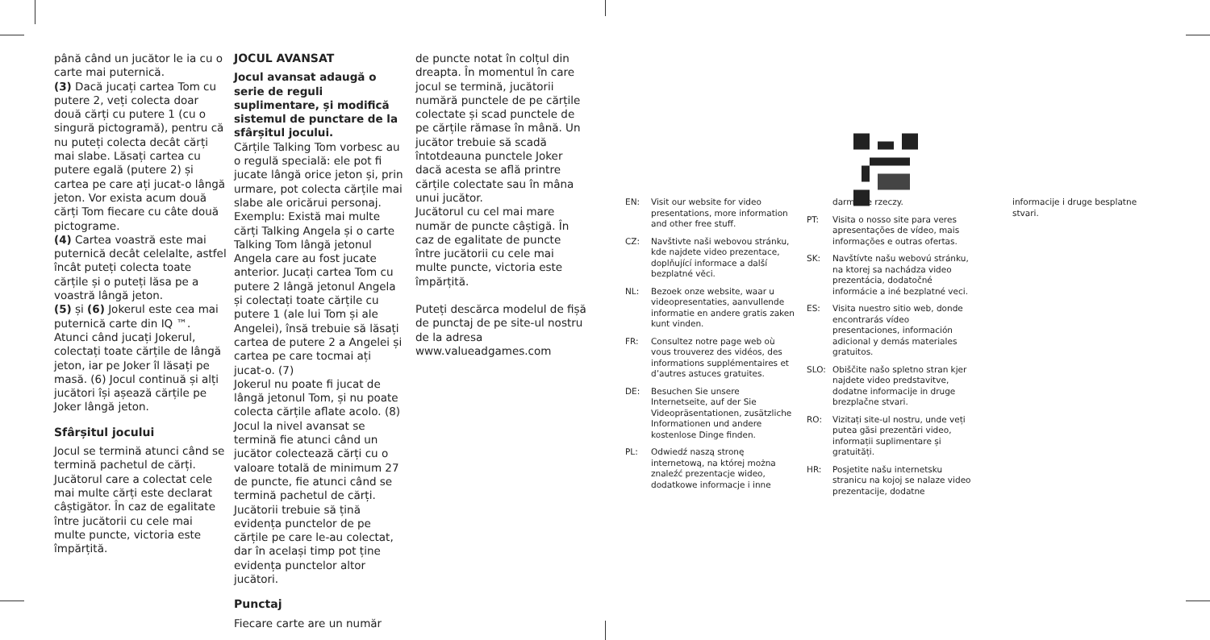până când un jucător le ia cu o carte mai puternică.
(3) Dacă jucați cartea Tom cu putere 2, veți colecta doar două cărți cu putere 1 (cu o singură pictogramă), pentru că nu puteți colecta decât cărți mai slabe. Lăsați cartea cu putere egală (putere 2) și cartea pe care ați jucat-o lângă jeton. Vor exista acum două cărți Tom fiecare cu câte două pictograme.
(4) Cartea voastră este mai puternică decât celelalte, astfel încât puteți colecta toate cărțile și o puteți lăsa pe a voastră lângă jeton.
(5) și (6) Jokerul este cea mai puternică carte din IQ ™. Atunci când jucați Jokerul, colectați toate cărțile de lângă jeton, iar pe Joker îl lăsați pe masă. (6) Jocul continuă și alți jucători își așează cărțile pe Joker lângă jeton.
Sfârșitul jocului
Jocul se termină atunci când se termină pachetul de cărți. Jucătorul care a colectat cele mai multe cărți este declarat câștigător. În caz de egalitate între jucătorii cu cele mai multe puncte, victoria este împărțită.
JOCUL AVANSAT
Jocul avansat adaugă o serie de reguli suplimentare, și modifică sistemul de punctare de la sfârșitul jocului.
Cărțile Talking Tom vorbesc au o regulă specială: ele pot fi jucate lângă orice jeton și, prin urmare, pot colecta cărțile mai slabe ale oricărui personaj. Exemplu: Există mai multe cărți Talking Angela și o carte Talking Tom lângă jetonul Angela care au fost jucate anterior. Jucați cartea Tom cu putere 2 lângă jetonul Angela și colectați toate cărțile cu putere 1 (ale lui Tom și ale Angelei), însă trebuie să lăsați cartea de putere 2 a Angelei și cartea pe care tocmai ați jucat-o. (7)
Jokerul nu poate fi jucat de lângă jetonul Tom, și nu poate colecta cărțile aflate acolo. (8) Jocul la nivel avansat se termină fie atunci când un jucător colectează cărți cu o valoare totală de minimum 27 de puncte, fie atunci când se termină pachetul de cărți. Jucătorii trebuie să țină evidența punctelor de pe cărțile pe care le-au colectat, dar în același timp pot ține evidența punctelor altor jucători.
Punctaj
Fiecare carte are un număr
de puncte notat în colțul din dreapta. În momentul în care jocul se termină, jucătorii numără punctele de pe cărțile colectate și scad punctele de pe cărțile rămase în mână. Un jucător trebuie să scadă întotdeauna punctele Joker dacă acesta se află printre cărțile colectate sau în mâna unui jucător.
Jucătorul cu cel mai mare număr de puncte câștigă. În caz de egalitate de puncte între jucătorii cu cele mai multe puncte, victoria este împărțită.
Puteți descărca modelul de fișă de punctaj de pe site-ul nostru de la adresa www.valueadgames.com
EN: Visit our website for video presentations, more information and other free stuff.
CZ: Navštivte naši webovou stránku, kde najdete video prezentace, doplňující informace a další bezplatné věci.
NL: Bezoek onze website, waar u videopresentaties, aanvullende informatie en andere gratis zaken kunt vinden.
FR: Consultez notre page web où vous trouverez des vidéos, des informations supplémentaires et d’autres astuces gratuites.
DE: Besuchen Sie unsere Internetseite, auf der Sie Videopräsentationen, zusätzliche Informationen und andere kostenlose Dinge finden.
PL: Odwiedź naszą stronę internetową, na której można znaleźć prezentacje wideo, dodatkowe informacje i inne
darmowe rzeczy.
PT: Visita o nosso site para veres apresentações de vídeo, mais informações e outras ofertas.
SK: Navštívte našu webovú stránku, na ktorej sa nachádza video prezentácia, dodatočné informácie a iné bezplatné veci.
ES: Visita nuestro sitio web, donde encontrarás vídeo presentaciones, información adicional y demás materiales gratuitos.
SLO: Obiščite našo spletno stran kjer najdete video predstavitve, dodatne informacije in druge brezplačne stvari.
RO: Vizitați site-ul nostru, unde veți putea găsi prezentări video, informații suplimentare și gratuități.
HR: Posjetite našu internetsku stranicu na kojoj se nalaze video prezentacije, dodatne
informacije i druge besplatne stvari.